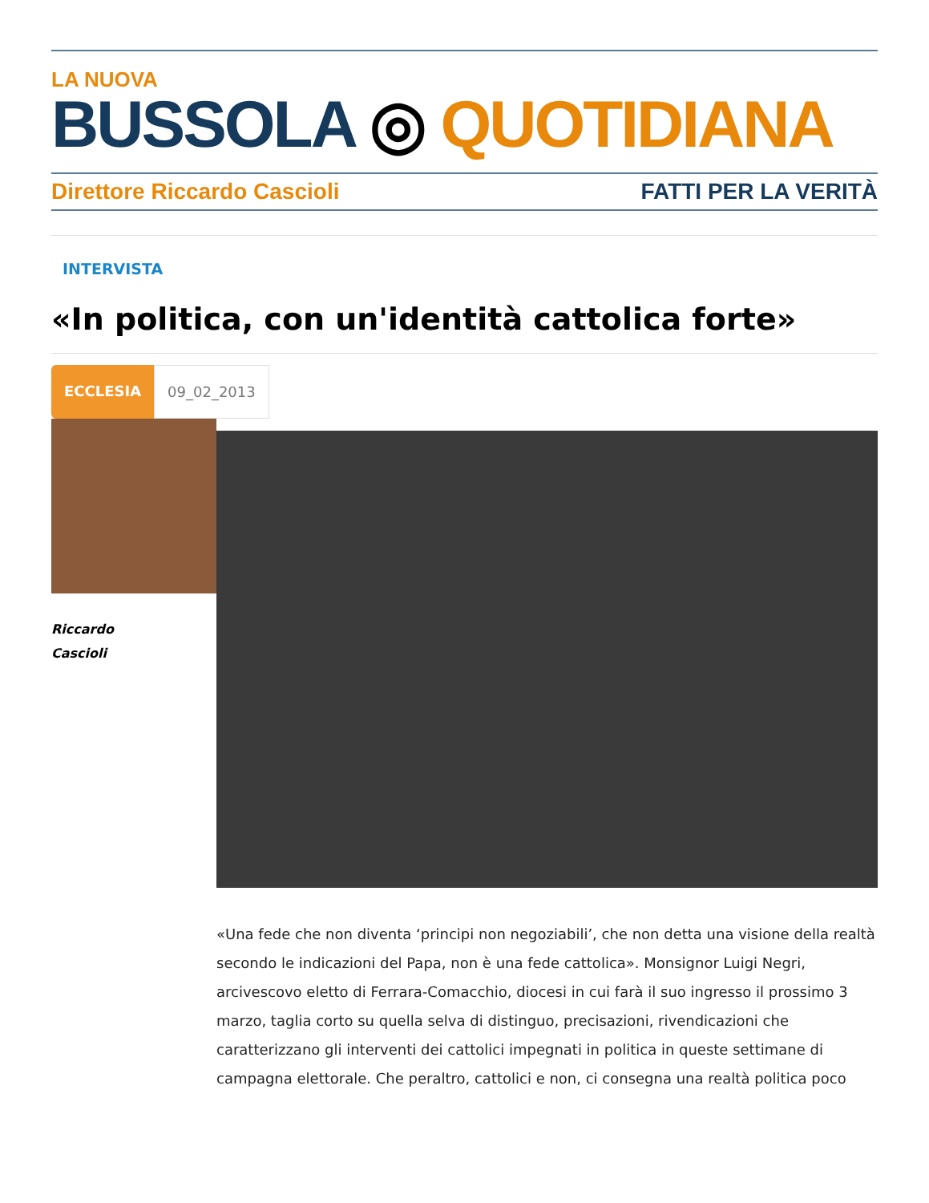LA NUOVA
BUSSOLA ◎ QUOTIDIANA
Direttore Riccardo Cascioli FATTI PER LA VERITÀ
INTERVISTA
«In politica, con un'identità cattolica forte»
ECCLESIA 09_02_2013
Riccardo
Cascioli
«Una fede che non diventa ‘principi non negoziabili’, che non detta una visione della realtà secondo le indicazioni del Papa, non è una fede cattolica». Monsignor Luigi Negri, arcivescovo eletto di Ferrara-Comacchio, diocesi in cui farà il suo ingresso il prossimo 3 marzo, taglia corto su quella selva di distinguo, precisazioni, rivendicazioni che caratterizzano gli interventi dei cattolici impegnati in politica in queste settimane di campagna elettorale. Che peraltro, cattolici e non, ci consegna una realtà politica poco